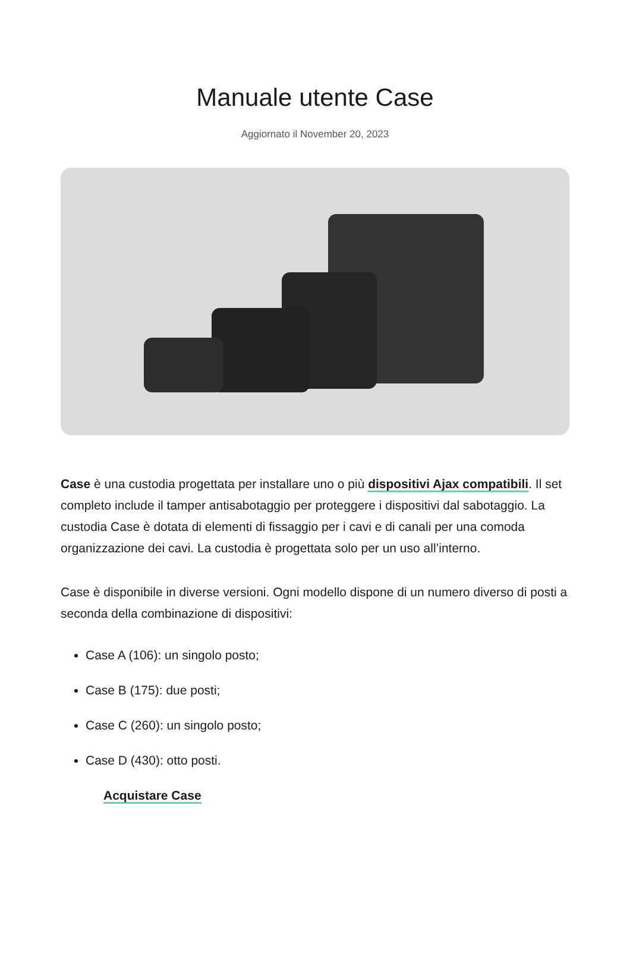Manuale utente Case
Aggiornato il November 20, 2023
Case è una custodia progettata per installare uno o più dispositivi Ajax compatibili. Il set completo include il tamper antisabotaggio per proteggere i dispositivi dal sabotaggio. La custodia Case è dotata di elementi di fissaggio per i cavi e di canali per una comoda organizzazione dei cavi. La custodia è progettata solo per un uso all’interno.
Case è disponibile in diverse versioni. Ogni modello dispone di un numero diverso di posti a seconda della combinazione di dispositivi:
Case A (106): un singolo posto;
Case B (175): due posti;
Case C (260): un singolo posto;
Case D (430): otto posti.
Acquistare Case